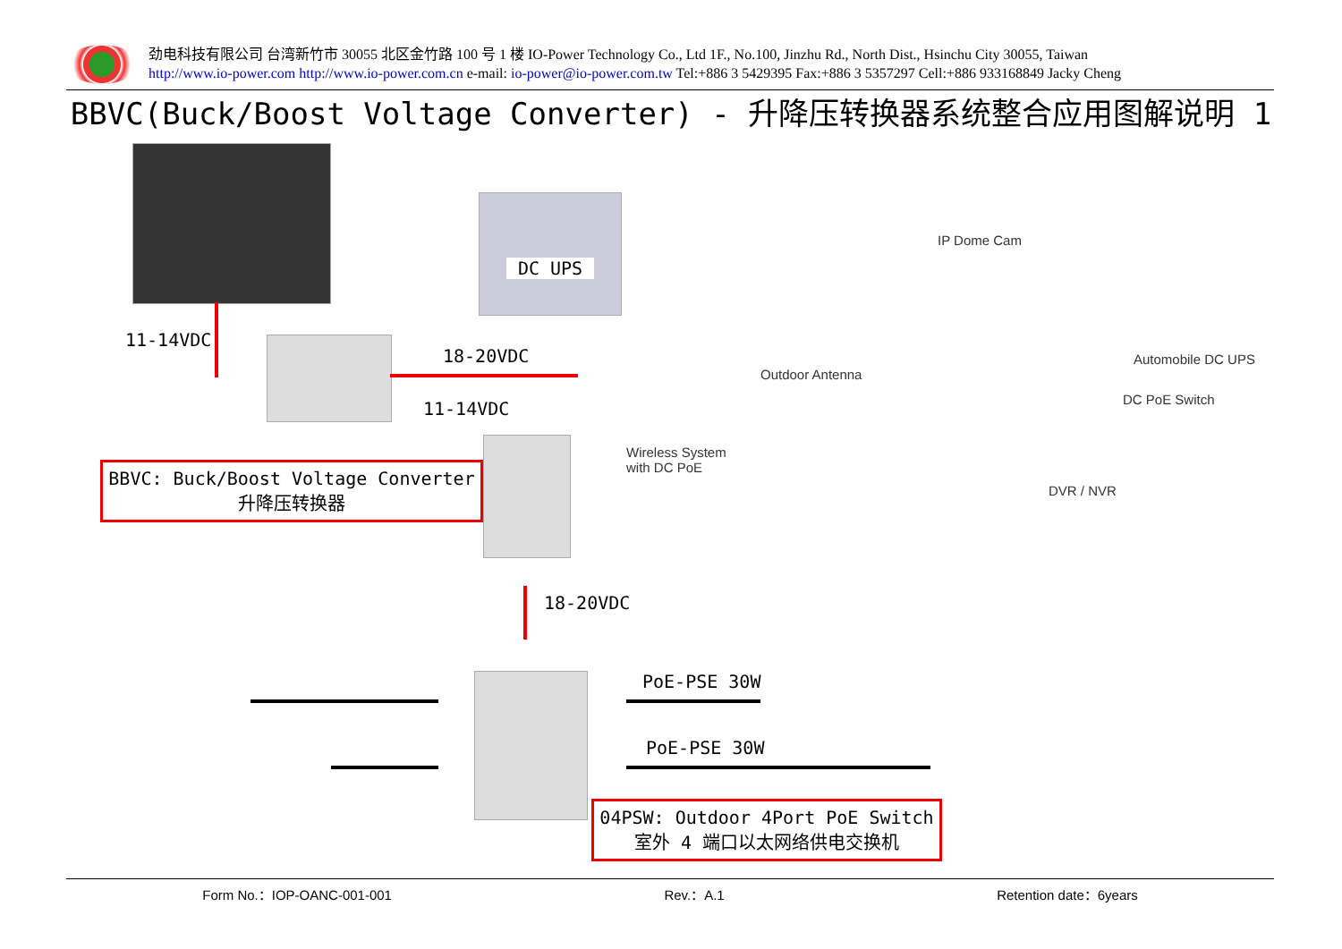劲电科技有限公司 台湾新竹市 30055 北区金竹路 100 号 1 楼 IO-Power Technology Co., Ltd 1F., No.100, Jinzhu Rd., North Dist., Hsinchu City 30055, Taiwan
http://www.io-power.com http://www.io-power.com.cn e-mail: io-power@io-power.com.tw Tel:+886 3 5429395 Fax:+886 3 5357297 Cell:+886 933168849 Jacky Cheng
BBVC(Buck/Boost Voltage Converter) - 升降压转换器系统整合应用图解说明 1
DC UPS
11-14VDC
18-20VDC
11-14VDC
18-20VDC
PoE-PSE 30W
PoE-PSE 30W
BBVC: Buck/Boost Voltage Converter
升降压转换器
04PSW: Outdoor 4Port PoE Switch
室外 4 端口以太网络供电交换机
IP Dome Cam
Outdoor Antenna
Automobile DC UPS
DC PoE Switch
Wireless System
with DC PoE
DVR / NVR
Form No.：IOP-OANC-001-001 Rev.：A.1 Retention date：6years